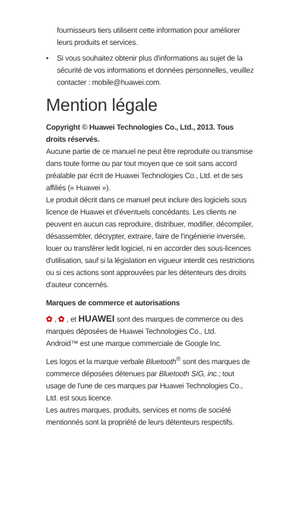fournisseurs tiers utilisent cette information pour améliorer leurs produits et services.
• Si vous souhaitez obtenir plus d'informations au sujet de la sécurité de vos informations et données personnelles, veuillez contacter : mobile@huawei.com.
Mention légale
Copyright © Huawei Technologies Co., Ltd., 2013. Tous droits réservés.
Aucune partie de ce manuel ne peut être reproduite ou transmise dans toute forme ou par tout moyen que ce soit sans accord préalable par écrit de Huawei Technologies Co., Ltd. et de ses affiliés (« Huawei »).
Le produit décrit dans ce manuel peut inclure des logiciels sous licence de Huawei et d'éventuels concédants. Les clients ne peuvent en aucun cas reproduire, distribuer, modifier, décompiler, désassembler, décrypter, extraire, faire de l'ingénierie inversée, louer ou transférer ledit logiciel, ni en accorder des sous-licences d'utilisation, sauf si la législation en vigueur interdit ces restrictions ou si ces actions sont approuvées par les détenteurs des droits d'auteur concernés.
Marques de commerce et autorisations
✿ , ✿ , et HUAWEI sont des marques de commerce ou des marques déposées de Huawei Technologies Co., Ltd.
Android™ est une marque commerciale de Google Inc.
Les logos et la marque verbale Bluetooth<sup>®</sup> sont des marques de commerce déposées détenues par Bluetooth SIG, inc.; tout usage de l'une de ces marques par Huawei Technologies Co., Ltd. est sous licence.
Les autres marques, produits, services et noms de société mentionnés sont la propriété de leurs détenteurs respectifs.